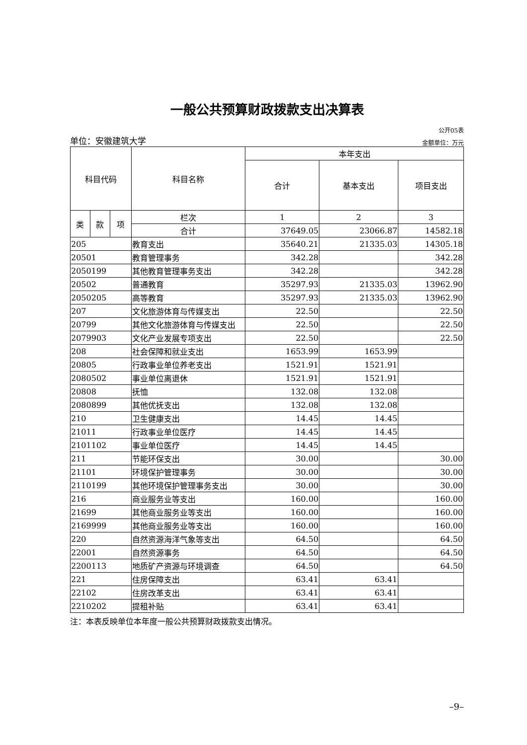一般公共预算财政拨款支出决算表
公开05表
单位：安徽建筑大学 金额单位：万元
| 科目代码 | | | 科目名称 | 本年支出 | | |
| --- | --- | --- | --- | --- | --- | --- |
| | | | | 合计 | 基本支出 | 项目支出 |
| 类 | 款 | 项 | 栏次 | 1 | 2 | 3 |
| | | | 合计 | 37649.05 | 23066.87 | 14582.18 |
| 205 | | | 教育支出 | 35640.21 | 21335.03 | 14305.18 |
| 20501 | | | 教育管理事务 | 342.28 | | 342.28 |
| 2050199 | | | 其他教育管理事务支出 | 342.28 | | 342.28 |
| 20502 | | | 普通教育 | 35297.93 | 21335.03 | 13962.90 |
| 2050205 | | | 高等教育 | 35297.93 | 21335.03 | 13962.90 |
| 207 | | | 文化旅游体育与传媒支出 | 22.50 | | 22.50 |
| 20799 | | | 其他文化旅游体育与传媒支出 | 22.50 | | 22.50 |
| 2079903 | | | 文化产业发展专项支出 | 22.50 | | 22.50 |
| 208 | | | 社会保障和就业支出 | 1653.99 | 1653.99 | |
| 20805 | | | 行政事业单位养老支出 | 1521.91 | 1521.91 | |
| 2080502 | | | 事业单位离退休 | 1521.91 | 1521.91 | |
| 20808 | | | 抚恤 | 132.08 | 132.08 | |
| 2080899 | | | 其他优抚支出 | 132.08 | 132.08 | |
| 210 | | | 卫生健康支出 | 14.45 | 14.45 | |
| 21011 | | | 行政事业单位医疗 | 14.45 | 14.45 | |
| 2101102 | | | 事业单位医疗 | 14.45 | 14.45 | |
| 211 | | | 节能环保支出 | 30.00 | | 30.00 |
| 21101 | | | 环境保护管理事务 | 30.00 | | 30.00 |
| 2110199 | | | 其他环境保护管理事务支出 | 30.00 | | 30.00 |
| 216 | | | 商业服务业等支出 | 160.00 | | 160.00 |
| 21699 | | | 其他商业服务业等支出 | 160.00 | | 160.00 |
| 2169999 | | | 其他商业服务业等支出 | 160.00 | | 160.00 |
| 220 | | | 自然资源海洋气象等支出 | 64.50 | | 64.50 |
| 22001 | | | 自然资源事务 | 64.50 | | 64.50 |
| 2200113 | | | 地质矿产资源与环境调查 | 64.50 | | 64.50 |
| 221 | | | 住房保障支出 | 63.41 | 63.41 | |
| 22102 | | | 住房改革支出 | 63.41 | 63.41 | |
| 2210202 | | | 提租补贴 | 63.41 | 63.41 | |
注：本表反映单位本年度一般公共预算财政拨款支出情况。
–9–